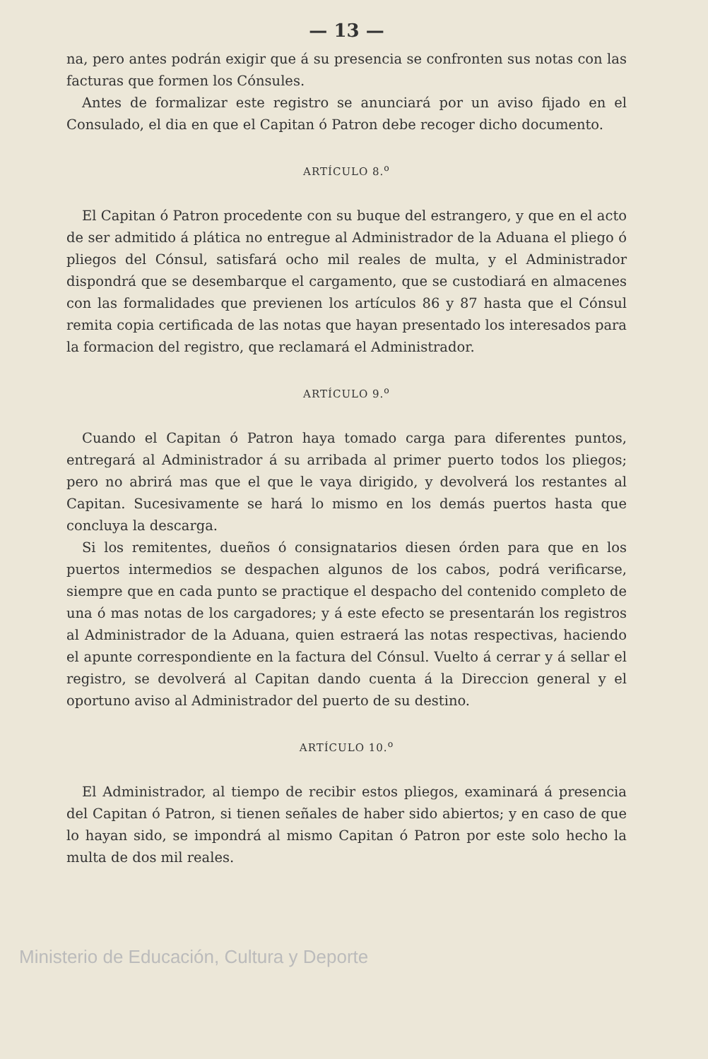— 13 —
na, pero antes podrán exigir que á su presencia se confronten sus notas con las facturas que formen los Cónsules.
Antes de formalizar este registro se anunciará por un aviso fijado en el Consulado, el dia en que el Capitan ó Patron debe recoger dicho documento.
ARTÍCULO 8.<sup>o</sup>
El Capitan ó Patron procedente con su buque del estrangero, y que en el acto de ser admitido á plática no entregue al Administrador de la Aduana el pliego ó pliegos del Cónsul, satisfará ocho mil reales de multa, y el Administrador dispondrá que se desembarque el cargamento, que se custodiará en almacenes con las formalidades que previenen los artículos 86 y 87 hasta que el Cónsul remita copia certificada de las notas que hayan presentado los interesados para la formacion del registro, que reclamará el Administrador.
ARTÍCULO 9.<sup>o</sup>
Cuando el Capitan ó Patron haya tomado carga para diferentes puntos, entregará al Administrador á su arribada al primer puerto todos los pliegos; pero no abrirá mas que el que le vaya dirigido, y devolverá los restantes al Capitan. Sucesivamente se hará lo mismo en los demás puertos hasta que concluya la descarga.
Si los remitentes, dueños ó consignatarios diesen órden para que en los puertos intermedios se despachen algunos de los cabos, podrá verificarse, siempre que en cada punto se practique el despacho del contenido completo de una ó mas notas de los cargadores; y á este efecto se presentarán los registros al Administrador de la Aduana, quien estraerá las notas respectivas, haciendo el apunte correspondiente en la factura del Cónsul. Vuelto á cerrar y á sellar el registro, se devolverá al Capitan dando cuenta á la Direccion general y el oportuno aviso al Administrador del puerto de su destino.
ARTÍCULO 10.<sup>o</sup>
El Administrador, al tiempo de recibir estos pliegos, examinará á presencia del Capitan ó Patron, si tienen señales de haber sido abiertos; y en caso de que lo hayan sido, se impondrá al mismo Capitan ó Patron por este solo hecho la multa de dos mil reales.
Ministerio de Educación, Cultura y Deporte